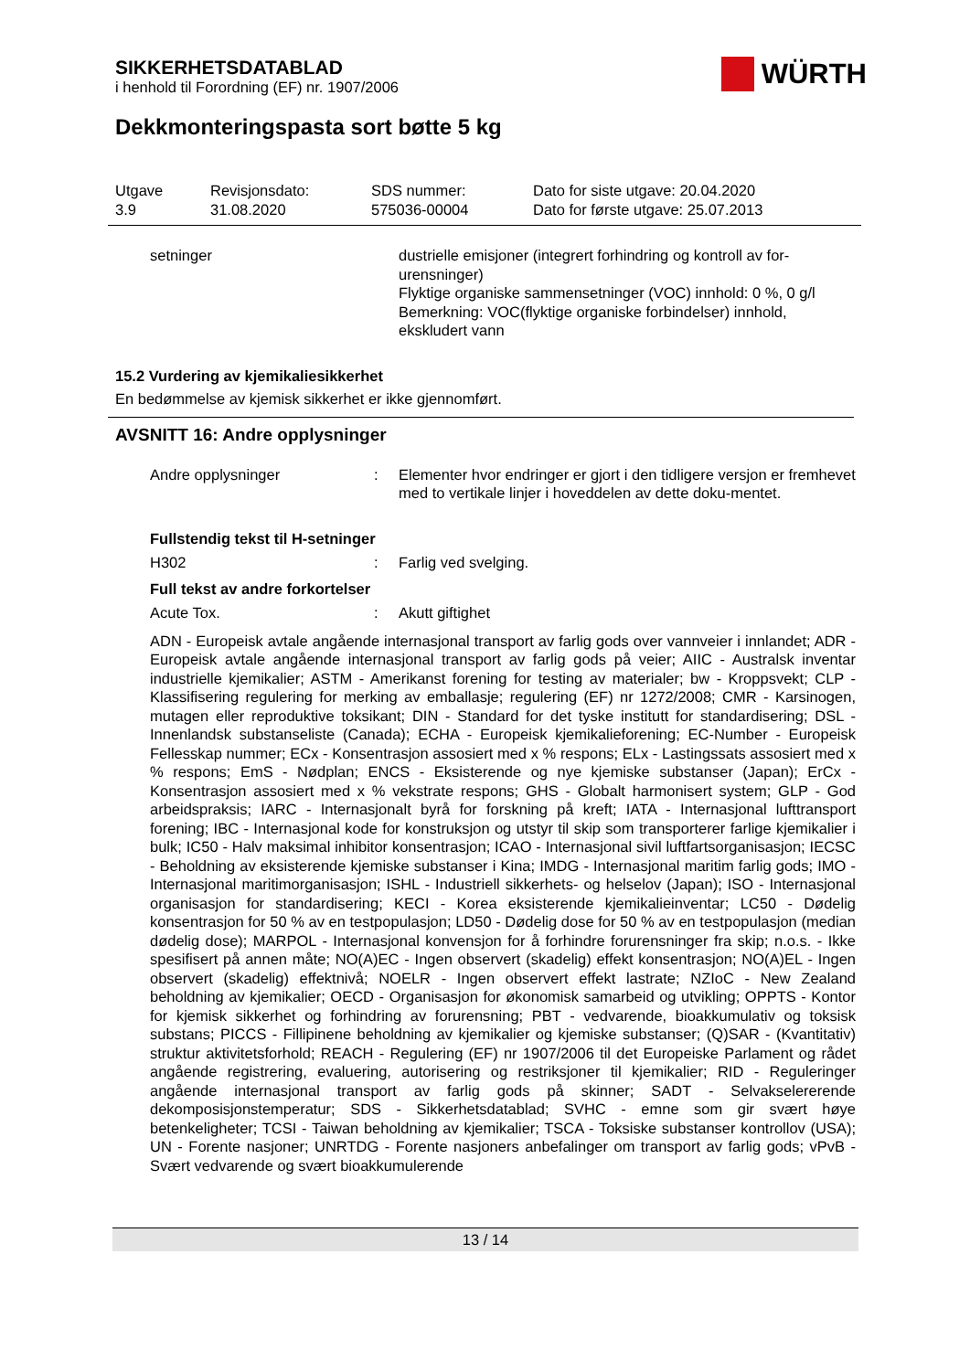SIKKERHETSDATABLAD
i henhold til Forordning (EF) nr. 1907/2006
WÜRTH
Dekkmonteringspasta sort bøtte 5 kg
Utgave
3.9
Revisjonsdato:
31.08.2020
SDS nummer:
575036-00004
Dato for siste utgave: 20.04.2020
Dato for første utgave: 25.07.2013
setninger dustrielle emisjoner (integrert forhindring og kontroll av for-urensninger)
Flyktige organiske sammensetninger (VOC) innhold: 0 %, 0 g/l
Bemerkning: VOC(flyktige organiske forbindelser) innhold, ekskludert vann
15.2 Vurdering av kjemikaliesikkerhet
En bedømmelse av kjemisk sikkerhet er ikke gjennomført.
AVSNITT 16: Andre opplysninger
Andre opplysninger : Elementer hvor endringer er gjort i den tidligere versjon er fremhevet med to vertikale linjer i hoveddelen av dette doku-mentet.
Fullstendig tekst til H-setninger
H302 : Farlig ved svelging.
Full tekst av andre forkortelser
Acute Tox. : Akutt giftighet
ADN - Europeisk avtale angående internasjonal transport av farlig gods over vannveier i innlandet; ADR - Europeisk avtale angående internasjonal transport av farlig gods på veier; AIIC - Australsk inventar industrielle kjemikalier; ASTM - Amerikanst forening for testing av materialer; bw - Kroppsvekt; CLP - Klassifisering regulering for merking av emballasje; regulering (EF) nr 1272/2008; CMR - Karsinogen, mutagen eller reproduktive toksikant; DIN - Standard for det tyske institutt for standardisering; DSL - Innenlandsk substanseliste (Canada); ECHA - Europeisk kjemikalieforening; EC-Number - Europeisk Fellesskap nummer; ECx - Konsentrasjon assosiert med x % respons; ELx - Lastingssats assosiert med x % respons; EmS - Nødplan; ENCS - Eksisterende og nye kjemiske substanser (Japan); ErCx - Konsentrasjon assosiert med x % vekstrate respons; GHS - Globalt harmonisert system; GLP - God arbeidspraksis; IARC - Internasjonalt byrå for forskning på kreft; IATA - Internasjonal lufttransport forening; IBC - Internasjonal kode for konstruksjon og utstyr til skip som transporterer farlige kjemikalier i bulk; IC50 - Halv maksimal inhibitor konsentrasjon; ICAO - Internasjonal sivil luftfartsorganisasjon; IECSC - Beholdning av eksisterende kjemiske substanser i Kina; IMDG - Internasjonal maritim farlig gods; IMO - Internasjonal maritimorganisasjon; ISHL - Industriell sikkerhets- og helselov (Japan); ISO - Internasjonal organisasjon for standardisering; KECI - Korea eksisterende kjemikalieinventar; LC50 - Dødelig konsentrasjon for 50 % av en testpopulasjon; LD50 - Dødelig dose for 50 % av en testpopulasjon (median dødelig dose); MARPOL - Internasjonal konvensjon for å forhindre forurensninger fra skip; n.o.s. - Ikke spesifisert på annen måte; NO(A)EC - Ingen observert (skadelig) effekt konsentrasjon; NO(A)EL - Ingen observert (skadelig) effektnivå; NOELR - Ingen observert effekt lastrate; NZIoC - New Zealand beholdning av kjemikalier; OECD - Organisasjon for økonomisk samarbeid og utvikling; OPPTS - Kontor for kjemisk sikkerhet og forhindring av forurensning; PBT - vedvarende, bioakkumulativ og toksisk substans; PICCS - Fillipinene beholdning av kjemikalier og kjemiske substanser; (Q)SAR - (Kvantitativ) struktur aktivitetsforhold; REACH - Regulering (EF) nr 1907/2006 til det Europeiske Parlament og rådet angående registrering, evaluering, autorisering og restriksjoner til kjemikalier; RID - Reguleringer angående internasjonal transport av farlig gods på skinner; SADT - Selvakselererende dekomposisjonstemperatur; SDS - Sikkerhetsdatablad; SVHC - emne som gir svært høye betenkeligheter; TCSI - Taiwan beholdning av kjemikalier; TSCA - Toksiske substanser kontrollov (USA); UN - Forente nasjoner; UNRTDG - Forente nasjoners anbefalinger om transport av farlig gods; vPvB - Svært vedvarende og svært bioakkumulerende
13 / 14